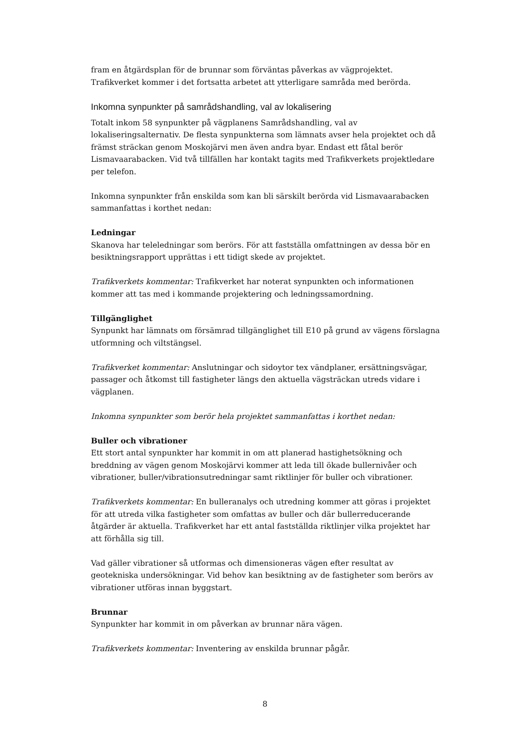fram en åtgärdsplan för de brunnar som förväntas påverkas av vägprojektet. Trafikverket kommer i det fortsatta arbetet att ytterligare samråda med berörda.
Inkomna synpunkter på samrådshandling, val av lokalisering
Totalt inkom 58 synpunkter på vägplanens Samrådshandling, val av lokaliseringsalternativ. De flesta synpunkterna som lämnats avser hela projektet och då främst sträckan genom Moskojärvi men även andra byar. Endast ett fåtal berör Lismavaarabacken. Vid två tillfällen har kontakt tagits med Trafikverkets projektledare per telefon.
Inkomna synpunkter från enskilda som kan bli särskilt berörda vid Lismavaarabacken sammanfattas i korthet nedan:
Ledningar
Skanova har teleledningar som berörs. För att fastställa omfattningen av dessa bör en besiktningsrapport upprättas i ett tidigt skede av projektet.
Trafikverkets kommentar: Trafikverket har noterat synpunkten och informationen kommer att tas med i kommande projektering och ledningssamordning.
Tillgänglighet
Synpunkt har lämnats om försämrad tillgänglighet till E10 på grund av vägens förslagna utformning och viltstängsel.
Trafikverket kommentar: Anslutningar och sidoytor tex vändplaner, ersättningsvägar, passager och åtkomst till fastigheter längs den aktuella vägsträckan utreds vidare i vägplanen.
Inkomna synpunkter som berör hela projektet sammanfattas i korthet nedan:
Buller och vibrationer
Ett stort antal synpunkter har kommit in om att planerad hastighetsökning och breddning av vägen genom Moskojärvi kommer att leda till ökade bullernivåer och vibrationer, buller/vibrationsutredningar samt riktlinjer för buller och vibrationer.
Trafikverkets kommentar: En bulleranalys och utredning kommer att göras i projektet för att utreda vilka fastigheter som omfattas av buller och där bullerreducerande åtgärder är aktuella. Trafikverket har ett antal fastställda riktlinjer vilka projektet har att förhålla sig till.
Vad gäller vibrationer så utformas och dimensioneras vägen efter resultat av geotekniska undersökningar. Vid behov kan besiktning av de fastigheter som berörs av vibrationer utföras innan byggstart.
Brunnar
Synpunkter har kommit in om påverkan av brunnar nära vägen.
Trafikverkets kommentar: Inventering av enskilda brunnar pågår.
8